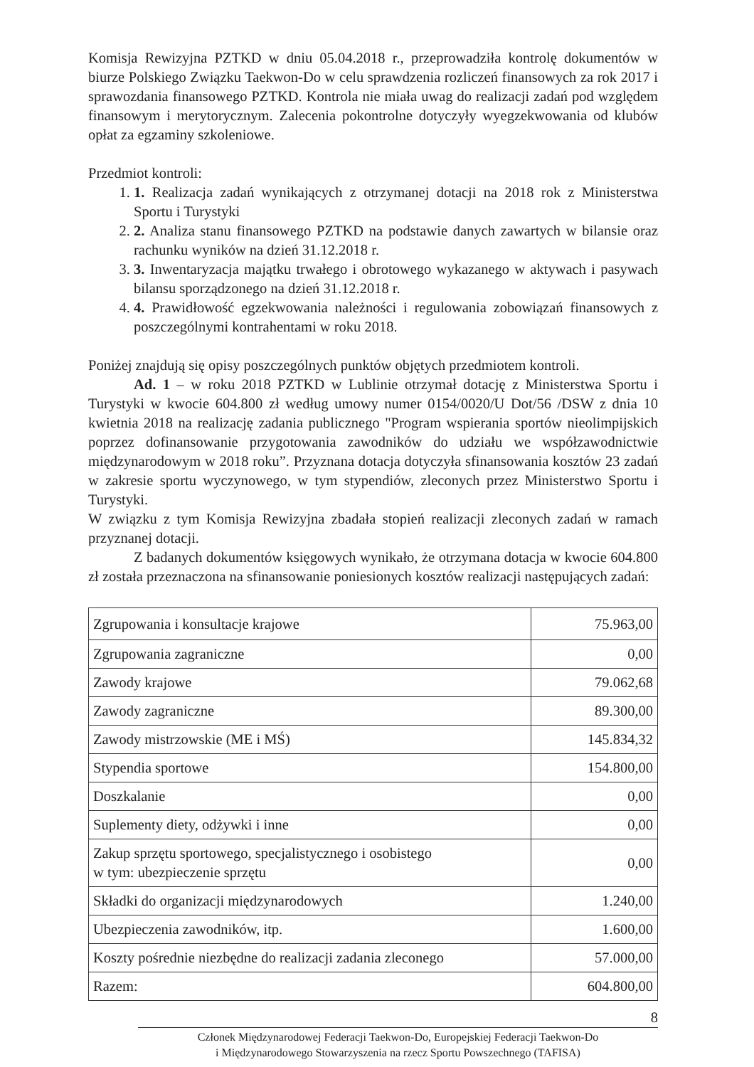Komisja Rewizyjna PZTKD w dniu 05.04.2018 r., przeprowadziła kontrolę dokumentów w biurze Polskiego Związku Taekwon-Do w celu sprawdzenia rozliczeń finansowych za rok 2017 i sprawozdania finansowego PZTKD. Kontrola nie miała uwag do realizacji zadań pod względem finansowym i merytorycznym. Zalecenia pokontrolne dotyczyły wyegzekwowania od klubów opłat za egzaminy szkoleniowe.
Przedmiot kontroli:
1. 1. Realizacja zadań wynikających z otrzymanej dotacji na 2018 rok z Ministerstwa Sportu i Turystyki
2. 2. Analiza stanu finansowego PZTKD na podstawie danych zawartych w bilansie oraz rachunku wyników na dzień 31.12.2018 r.
3. 3. Inwentaryzacja majątku trwałego i obrotowego wykazanego w aktywach i pasywach bilansu sporządzonego na dzień 31.12.2018 r.
4. 4. Prawidłowość egzekwowania należności i regulowania zobowiązań finansowych z poszczególnymi kontrahentami w roku 2018.
Poniżej znajdują się opisy poszczególnych punktów objętych przedmiotem kontroli.
Ad. 1 – w roku 2018 PZTKD w Lublinie otrzymał dotację z Ministerstwa Sportu i Turystyki w kwocie 604.800 zł według umowy numer 0154/0020/U Dot/56 /DSW z dnia 10 kwietnia 2018 na realizację zadania publicznego "Program wspierania sportów nieolimpijskich poprzez dofinansowanie przygotowania zawodników do udziału we współzawodnictwie międzynarodowym w 2018 roku”. Przyznana dotacja dotyczyła sfinansowania kosztów 23 zadań w zakresie sportu wyczynowego, w tym stypendiów, zleconych przez Ministerstwo Sportu i Turystyki.
W związku z tym Komisja Rewizyjna zbadała stopień realizacji zleconych zadań w ramach przyznanej dotacji.
Z badanych dokumentów księgowych wynikało, że otrzymana dotacja w kwocie 604.800 zł została przeznaczona na sfinansowanie poniesionych kosztów realizacji następujących zadań:
| Zgrupowania i konsultacje krajowe | 75.963,00 |
| Zgrupowania zagraniczne | 0,00 |
| Zawody krajowe | 79.062,68 |
| Zawody zagraniczne | 89.300,00 |
| Zawody mistrzowskie (ME i MŚ) | 145.834,32 |
| Stypendia sportowe | 154.800,00 |
| Doszkalanie | 0,00 |
| Suplementy diety, odżywki i inne | 0,00 |
| Zakup sprzętu sportowego, specjalistycznego i osobistego w tym: ubezpieczenie sprzętu | 0,00 |
| Składki do organizacji międzynarodowych | 1.240,00 |
| Ubezpieczenia zawodników, itp. | 1.600,00 |
| Koszty pośrednie niezbędne do realizacji zadania zleconego | 57.000,00 |
| Razem: | 604.800,00 |
8
Członek Międzynarodowej Federacji Taekwon-Do, Europejskiej Federacji Taekwon-Do
i Międzynarodowego Stowarzyszenia na rzecz Sportu Powszechnego (TAFISA)